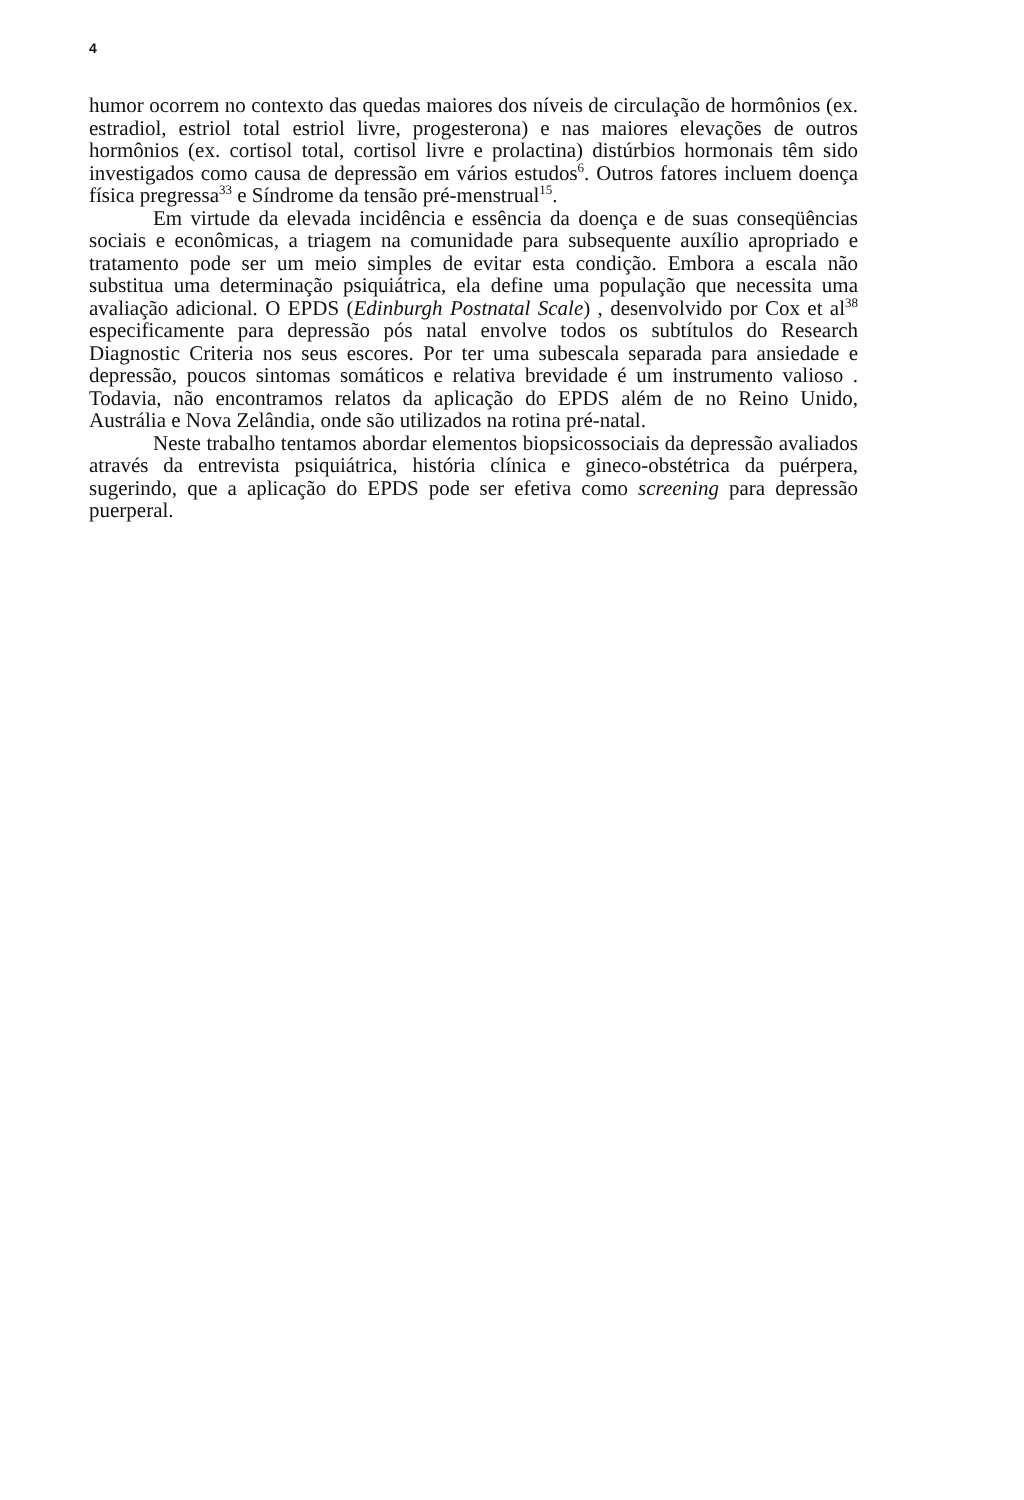4
humor ocorrem no contexto das quedas maiores dos níveis de circulação de hormônios (ex. estradiol, estriol total estriol livre, progesterona) e nas maiores elevações de outros hormônios (ex. cortisol total, cortisol livre e prolactina) distúrbios hormonais têm sido investigados como causa de depressão em vários estudos<sup>6</sup>. Outros fatores incluem doença física pregressa<sup>33</sup> e Síndrome da tensão pré-menstrual<sup>15</sup>.
Em virtude da elevada incidência e essência da doença e de suas conseqüências sociais e econômicas, a triagem na comunidade para subsequente auxílio apropriado e tratamento pode ser um meio simples de evitar esta condição. Embora a escala não substitua uma determinação psiquiátrica, ela define uma população que necessita uma avaliação adicional. O EPDS (Edinburgh Postnatal Scale) , desenvolvido por Cox et al<sup>38</sup> especificamente para depressão pós natal envolve todos os subtítulos do Research Diagnostic Criteria nos seus escores. Por ter uma subescala separada para ansiedade e depressão, poucos sintomas somáticos e relativa brevidade é um instrumento valioso . Todavia, não encontramos relatos da aplicação do EPDS além de no Reino Unido, Austrália e Nova Zelândia, onde são utilizados na rotina pré-natal.
Neste trabalho tentamos abordar elementos biopsicossociais da depressão avaliados através da entrevista psiquiátrica, história clínica e gineco-obstétrica da puérpera, sugerindo, que a aplicação do EPDS pode ser efetiva como screening para depressão puerperal.